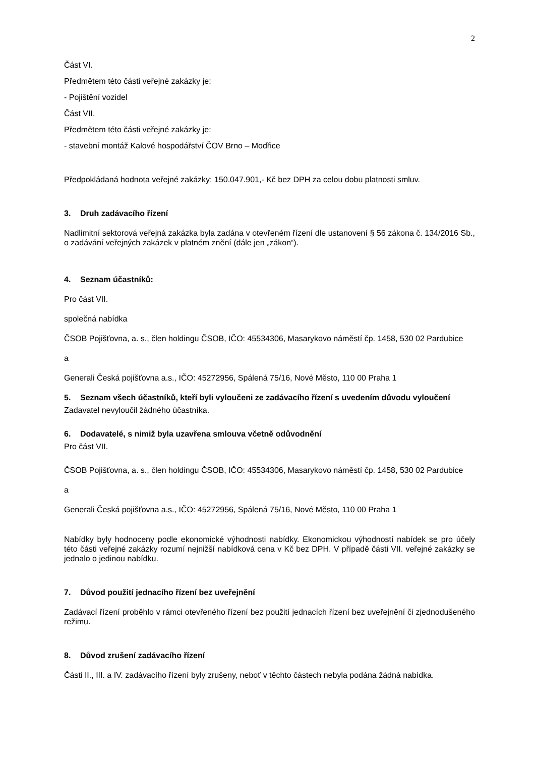2
Část VI.
Předmětem této části veřejné zakázky je:
- Pojištění vozidel
Část VII.
Předmětem této části veřejné zakázky je:
- stavební montáž Kalové hospodářství ČOV Brno – Modřice
Předpokládaná hodnota veřejné zakázky: 150.047.901,- Kč bez DPH za celou dobu platnosti smluv.
3. Druh zadávacího řízení
Nadlimitní sektorová veřejná zakázka byla zadána v otevřeném řízení dle ustanovení § 56 zákona č. 134/2016 Sb., o zadávání veřejných zakázek v platném znění (dále jen „zákon“).
4. Seznam účastníků:
Pro část VII.
společná nabídka
ČSOB Pojišťovna, a. s., člen holdingu ČSOB, IČO: 45534306, Masarykovo náměstí čp. 1458, 530 02 Pardubice
a
Generali Česká pojišťovna a.s., IČO: 45272956, Spálená 75/16, Nové Město, 110 00 Praha 1
5. Seznam všech účastníků, kteří byli vyloučeni ze zadávacího řízení s uvedením důvodu vyloučení
Zadavatel nevyloučil žádného účastníka.
6. Dodavatelé, s nimiž byla uzavřena smlouva včetně odůvodnění
Pro část VII.
ČSOB Pojišťovna, a. s., člen holdingu ČSOB, IČO: 45534306, Masarykovo náměstí čp. 1458, 530 02 Pardubice
a
Generali Česká pojišťovna a.s., IČO: 45272956, Spálená 75/16, Nové Město, 110 00 Praha 1
Nabídky byly hodnoceny podle ekonomické výhodnosti nabídky. Ekonomickou výhodností nabídek se pro účely této části veřejné zakázky rozumí nejnižší nabídková cena v Kč bez DPH. V případě části VII. veřejné zakázky se jednalo o jedinou nabídku.
7. Důvod použití jednacího řízení bez uveřejnění
Zadávací řízení proběhlo v rámci otevřeného řízení bez použití jednacích řízení bez uveřejnění či zjednodušeného režimu.
8. Důvod zrušení zadávacího řízení
Části II., III. a IV. zadávacího řízení byly zrušeny, neboť v těchto částech nebyla podána žádná nabídka.